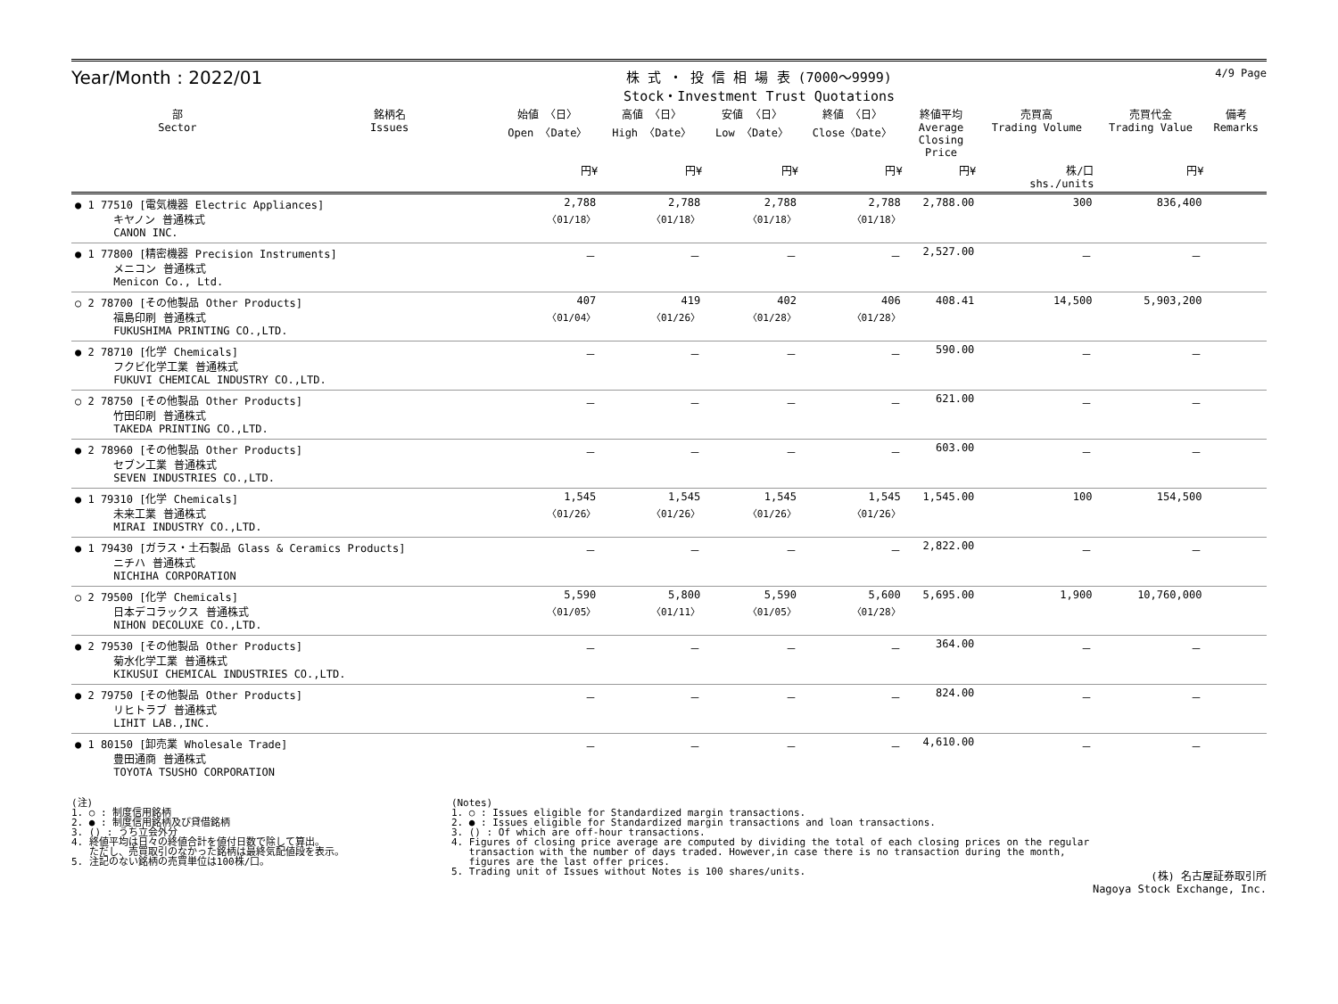Year/Month : 2022/01
株 式 ・ 投 信 相 場 表 (7000～9999)
Stock・Investment Trust Quotations
4/9 Page
| 部 Sector | 銘柄名 Issues | 始値 〈日〉 Open 〈Date〉 | 高値 〈日〉 High 〈Date〉 | 安値 〈日〉 Low 〈Date〉 | 終値 〈日〉 Close〈Date〉 | 終値平均 Average Closing Price | 売買高 Trading Volume | 売買代金 Trading Value | 備考 Remarks |
| --- | --- | --- | --- | --- | --- | --- | --- | --- | --- |
| | | 円¥ | 円¥ | 円¥ | 円¥ | 円¥ | 株/口 shs./units | 円¥ | |
| ● 1 77510 [電気機器 Electric Appliances] キヤノン 普通株式 CANON INC. | | 2,788 〈01/18〉 | 2,788 〈01/18〉 | 2,788 〈01/18〉 | 2,788 〈01/18〉 | 2,788.00 | 300 | 836,400 | |
| ● 1 77800 [精密機器 Precision Instruments] メニコン 普通株式 Menicon Co., Ltd. | | － | － | － | － | 2,527.00 | － | － | |
| ○ 2 78700 [その他製品 Other Products] 福島印刷 普通株式 FUKUSHIMA PRINTING CO.,LTD. | | 407 〈01/04〉 | 419 〈01/26〉 | 402 〈01/28〉 | 406 〈01/28〉 | 408.41 | 14,500 | 5,903,200 | |
| ● 2 78710 [化学 Chemicals] フクビ化学工業 普通株式 FUKUVI CHEMICAL INDUSTRY CO.,LTD. | | － | － | － | － | 590.00 | － | － | |
| ○ 2 78750 [その他製品 Other Products] 竹田印刷 普通株式 TAKEDA PRINTING CO.,LTD. | | － | － | － | － | 621.00 | － | － | |
| ● 2 78960 [その他製品 Other Products] セブン工業 普通株式 SEVEN INDUSTRIES CO.,LTD. | | － | － | － | － | 603.00 | － | － | |
| ● 1 79310 [化学 Chemicals] 未来工業 普通株式 MIRAI INDUSTRY CO.,LTD. | | 1,545 〈01/26〉 | 1,545 〈01/26〉 | 1,545 〈01/26〉 | 1,545 〈01/26〉 | 1,545.00 | 100 | 154,500 | |
| ● 1 79430 [ガラス・土石製品 Glass & Ceramics Products] ニチハ 普通株式 NICHIHA CORPORATION | | － | － | － | － | 2,822.00 | － | － | |
| ○ 2 79500 [化学 Chemicals] 日本デコラックス 普通株式 NIHON DECOLUXE CO.,LTD. | | 5,590 〈01/05〉 | 5,800 〈01/11〉 | 5,590 〈01/05〉 | 5,600 〈01/28〉 | 5,695.00 | 1,900 | 10,760,000 | |
| ● 2 79530 [その他製品 Other Products] 菊水化学工業 普通株式 KIKUSUI CHEMICAL INDUSTRIES CO.,LTD. | | － | － | － | － | 364.00 | － | － | |
| ● 2 79750 [その他製品 Other Products] リヒトラブ 普通株式 LIHIT LAB.,INC. | | － | － | － | － | 824.00 | － | － | |
| ● 1 80150 [卸売業 Wholesale Trade] 豊田通商 普通株式 TOYOTA TSUSHO CORPORATION | | － | － | － | － | 4,610.00 | － | － | |
(注)
1. ○ : 制度信用銘柄
2. ● : 制度信用銘柄及び貸借銘柄
3. () : うち立会外分
4. 終値平均は日々の終値合計を値付日数で除して算出。
ただし、売買取引のなかった銘柄は最終気配値段を表示。
5. 注記のない銘柄の売買単位は100株/口。
(Notes)
1. ○ : Issues eligible for Standardized margin transactions.
2. ● : Issues eligible for Standardized margin transactions and loan transactions.
3. () : Of which are off-hour transactions.
4. Figures of closing price average are computed by dividing the total of each closing prices on the regular
transaction with the number of days traded. However,in case there is no transaction during the month,
figures are the last offer prices.
5. Trading unit of Issues without Notes is 100 shares/units.
(株) 名古屋証券取引所
Nagoya Stock Exchange, Inc.